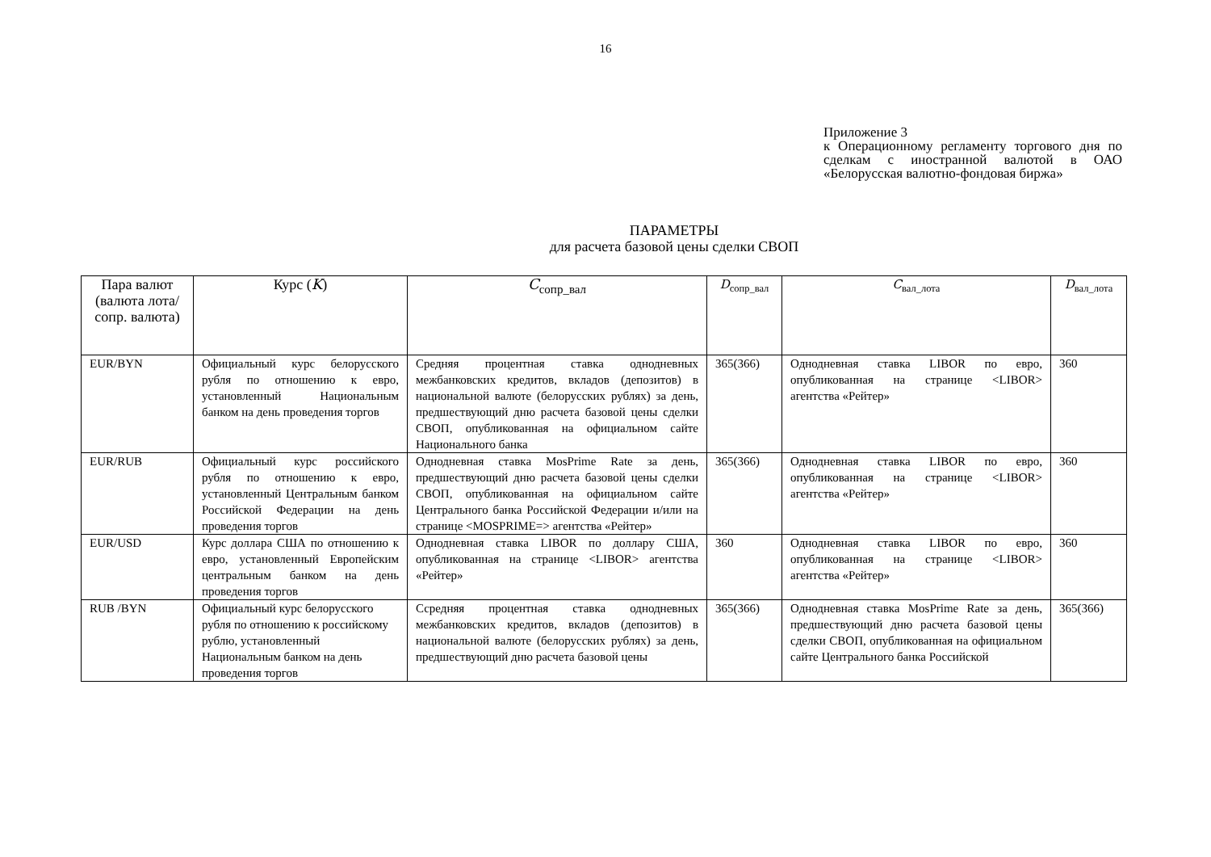16
Приложение 3
к Операционному регламенту торгового дня по сделкам с иностранной валютой в ОАО «Белорусская валютно-фондовая биржа»
ПАРАМЕТРЫ
для расчета базовой цены сделки СВОП
| Пара валют (валюта лота/сопр. валюта) | Курс ( K ) | C<sub>сопр_вал</sub> | D<sub>сопр_вал</sub> | C<sub>вал_лота</sub> | D<sub>вал_лота</sub> |
| --- | --- | --- | --- | --- | --- |
| EUR/BYN | Официальный курс белорусского рубля по отношению к евро, установленный Национальным банком на день проведения торгов | Средняя процентная ставка однодневных межбанковских кредитов, вкладов (депозитов) в национальной валюте (белорусских рублях) за день, предшествующий дню расчета базовой цены сделки СВОП, опубликованная на официальном сайте Национального банка | 365(366) | Однодневная ставка LIBOR по евро, опубликованная на странице <LIBOR> агентства «Рейтер» | 360 |
| EUR/RUB | Официальный курс российского рубля по отношению к евро, установленный Центральным банком Российской Федерации на день проведения торгов | Однодневная ставка MosPrime Rate за день, предшествующий дню расчета базовой цены сделки СВОП, опубликованная на официальном сайте Центрального банка Российской Федерации и/или на странице <MOSPRIME=> агентства «Рейтер» | 365(366) | Однодневная ставка LIBOR по евро, опубликованная на странице <LIBOR> агентства «Рейтер» | 360 |
| EUR/USD | Курс доллара США по отношению к евро, установленный Европейским центральным банком на день проведения торгов | Однодневная ставка LIBOR по доллару США, опубликованная на странице <LIBOR> агентства «Рейтер» | 360 | Однодневная ставка LIBOR по евро, опубликованная на странице <LIBOR> агентства «Рейтер» | 360 |
| RUB /BYN | Официальный курс белорусского рубля по отношению к российскому рублю, установленный Национальным банком на день проведения торгов | Ссредняя процентная ставка однодневных межбанковских кредитов, вкладов (депозитов) в национальной валюте (белорусских рублях) за день, предшествующий дню расчета базовой цены | 365(366) | Однодневная ставка MosPrime Rate за день, предшествующий дню расчета базовой цены сделки СВОП, опубликованная на официальном сайте Центрального банка Российской | 365(366) |